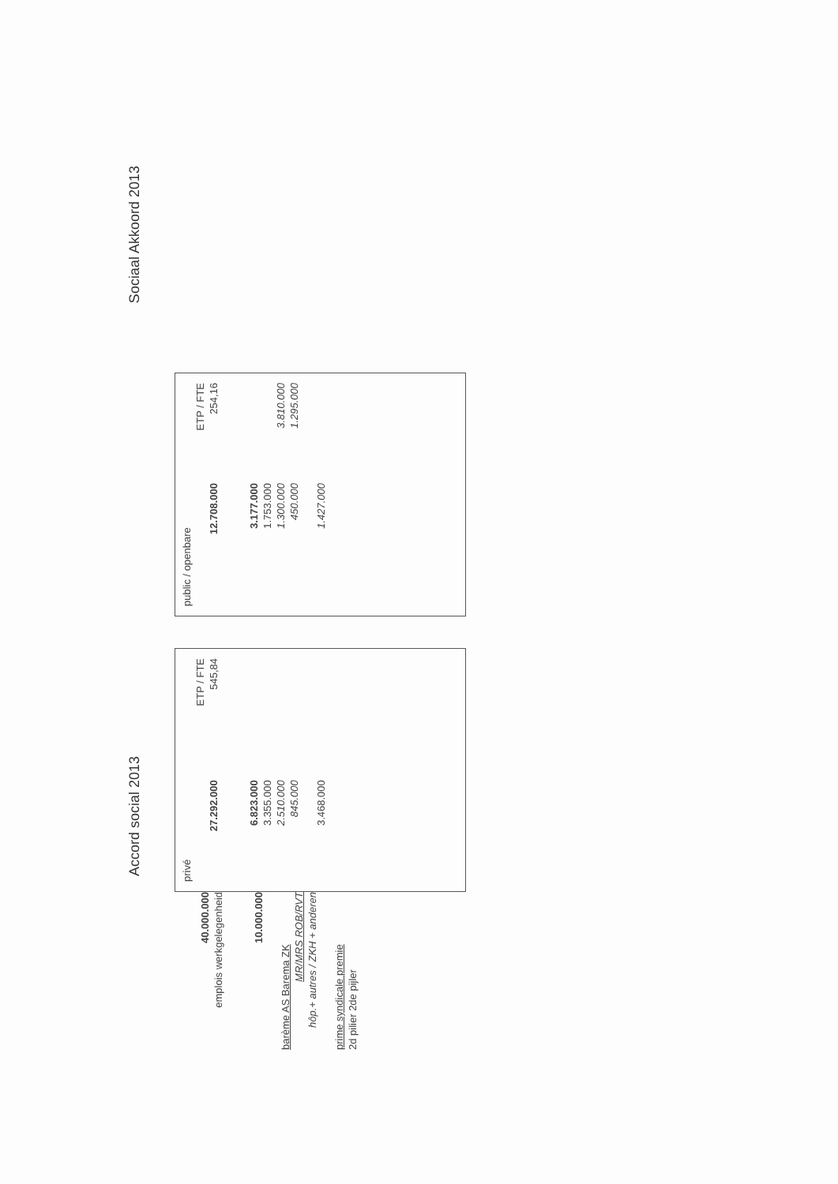Accord social 2013
Sociaal Akkoord 2013
40.000.000
emplois werkgelegenheid
10.000.000
barème AS Barema ZK
MR/MRS ROB/RVT
hôp.+ autres / ZKH + anderen
prime syndicale premie
2d pilier 2de pijler
| privé | | |
| --- | --- | --- |
| | | ETP / FTE |
| 27.292.000 | | 545,84 |
| 6.823.000 | | |
| 3.355.000 | | |
| 2.510.000 | | |
| 845.000 | | |
| 3.468.000 | | |
| public / openbare | | |
| --- | --- | --- |
| | | ETP / FTE |
| 12.708.000 | | 254,16 |
| 3.177.000 | | |
| 1.753.000 | | |
| 1.300.000 | | 3.810.000 |
| 450.000 | | 1.295.000 |
| 1.427.000 | | |